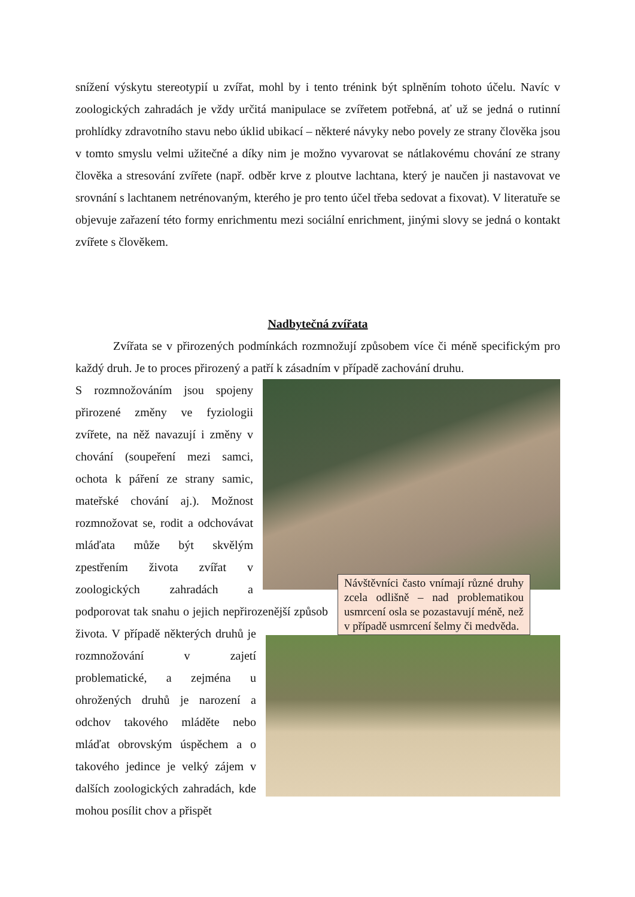snížení výskytu stereotypií u zvířat, mohl by i tento trénink být splněním tohoto účelu. Navíc v zoologických zahradách je vždy určitá manipulace se zvířetem potřebná, ať už se jedná o rutinní prohlídky zdravotního stavu nebo úklid ubikací – některé návyky nebo povely ze strany člověka jsou v tomto smyslu velmi užitečné a díky nim je možno vyvarovat se nátlakovému chování ze strany člověka a stresování zvířete (např. odběr krve z ploutve lachtana, který je naučen ji nastavovat ve srovnání s lachtanem netrénovaným, kterého je pro tento účel třeba sedovat a fixovat). V literatuře se objevuje zařazení této formy enrichmentu mezi sociální enrichment, jinými slovy se jedná o kontakt zvířete s člověkem.
Nadbytečná zvířata
Zvířata se v přirozených podmínkách rozmnožují způsobem více či méně specifickým pro každý druh. Je to proces přirozený a patří k zásadním v případě zachování druhu.
Návštěvníci často vnímají různé druhy zcela odlišně – nad problematikou usmrcení osla se pozastavují méně, než v případě usmrcení šelmy či medvěda.
S rozmnožováním jsou spojeny přirozené změny ve fyziologii zvířete, na něž navazují i změny v chování (soupeření mezi samci, ochota k páření ze strany samic, mateřské chování aj.). Možnost rozmnožovat se, rodit a odchovávat mláďata může být skvělým zpestřením života zvířat v zoologických zahradách a podporovat tak snahu o jejich nepřirozenější způsob života. V případě některých druhů je rozmnožování v zajetí problematické, a zejména u ohrožených druhů je narození a odchov takového mláděte nebo mláďat obrovským úspěchem a o takového jedince je velký zájem v dalších zoologických zahradách, kde mohou posílit chov a přispět